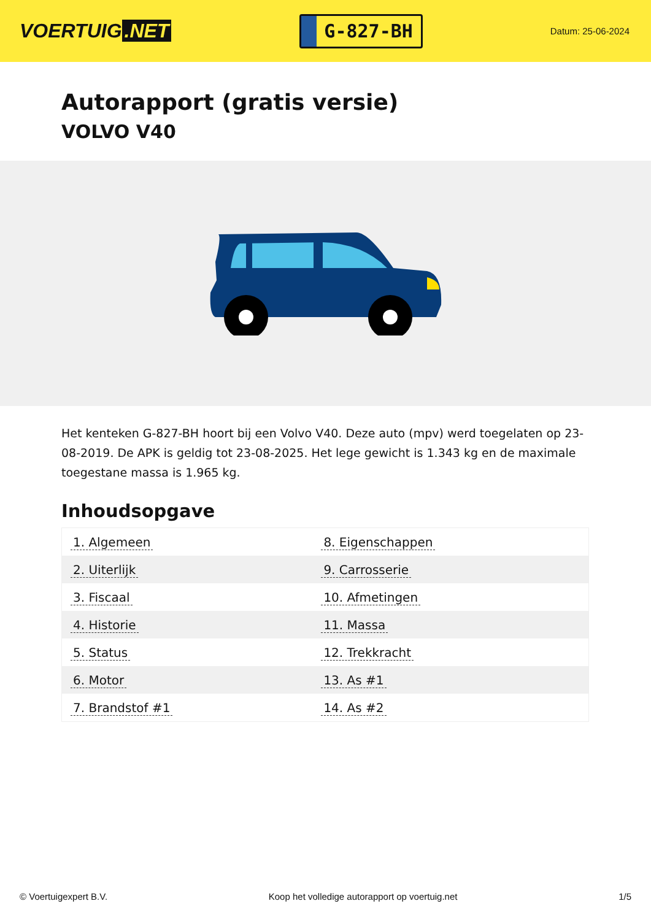VOERTUIG.NET
G-827-BH
Datum: 25-06-2024
Autorapport (gratis versie)
VOLVO V40
Het kenteken G-827-BH hoort bij een Volvo V40. Deze auto (mpv) werd toegelaten op 23-08-2019. De APK is geldig tot 23-08-2025. Het lege gewicht is 1.343 kg en de maximale toegestane massa is 1.965 kg.
Inhoudsopgave
| 1. Algemeen | 8. Eigenschappen |
| 2. Uiterlijk | 9. Carrosserie |
| 3. Fiscaal | 10. Afmetingen |
| 4. Historie | 11. Massa |
| 5. Status | 12. Trekkracht |
| 6. Motor | 13. As #1 |
| 7. Brandstof #1 | 14. As #2 |
© Voertuigexpert B.V. Koop het volledige autorapport op voertuig.net 1/5